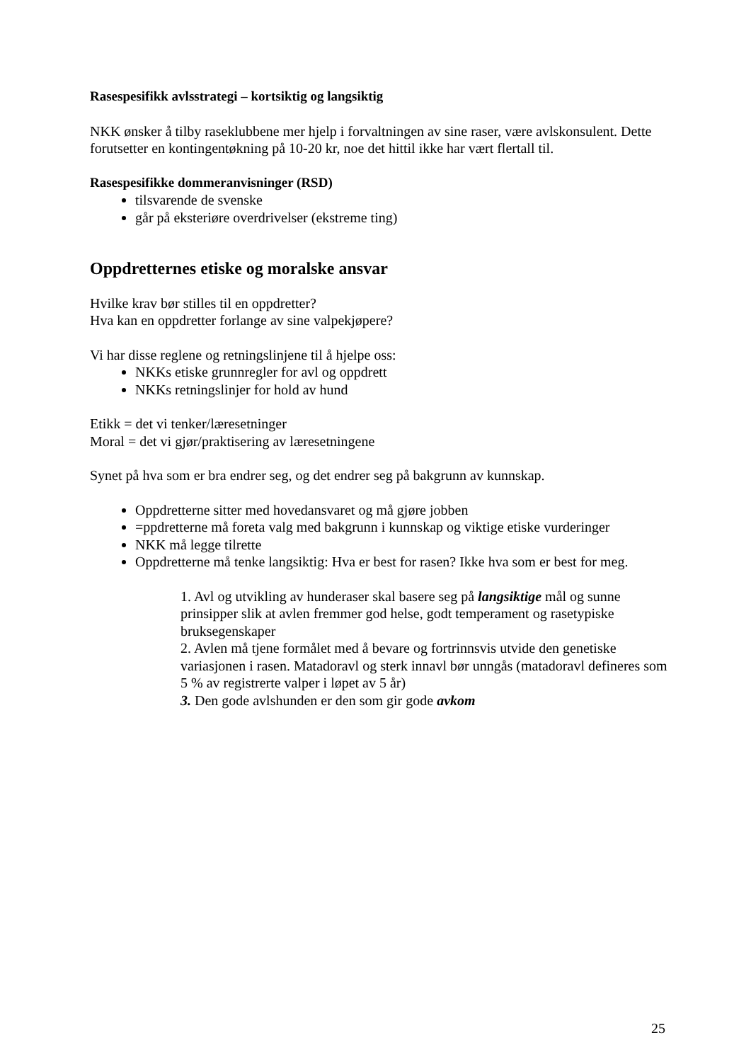Rasespesifikk avlsstrategi – kortsiktig og langsiktig
NKK ønsker å tilby raseklubbene mer hjelp i forvaltningen av sine raser, være avlskonsulent. Dette forutsetter en kontingentøkning på 10-20 kr, noe det hittil ikke har vært flertall til.
Rasespesifikke dommeranvisninger (RSD)
tilsvarende de svenske
går på eksteriøre overdrivelser (ekstreme ting)
Oppdretternes etiske og moralske ansvar
Hvilke krav bør stilles til en oppdretter?
Hva kan en oppdretter forlange av sine valpekjøpere?
Vi har disse reglene og retningslinjene til å hjelpe oss:
NKKs etiske grunnregler for avl og oppdrett
NKKs retningslinjer for hold av hund
Etikk = det vi tenker/læresetninger
Moral = det vi gjør/praktisering av læresetningene
Synet på hva som er bra endrer seg, og det endrer seg på bakgrunn av kunnskap.
Oppdretterne sitter med hovedansvaret og må gjøre jobben
=ppdretterne må foreta valg med bakgrunn i kunnskap og viktige etiske vurderinger
NKK må legge tilrette
Oppdretterne må tenke langsiktig: Hva er best for rasen? Ikke hva som er best for meg.
1. Avl og utvikling av hunderaser skal basere seg på langsiktige mål og sunne prinsipper slik at avlen fremmer god helse, godt temperament og rasetypiske bruksegenskaper
2. Avlen må tjene formålet med å bevare og fortrinnsvis utvide den genetiske variasjonen i rasen. Matadoravl og sterk innavl bør unngås (matadoravl defineres som 5 % av registrerte valper i løpet av 5 år)
3. Den gode avlshunden er den som gir gode avkom
25